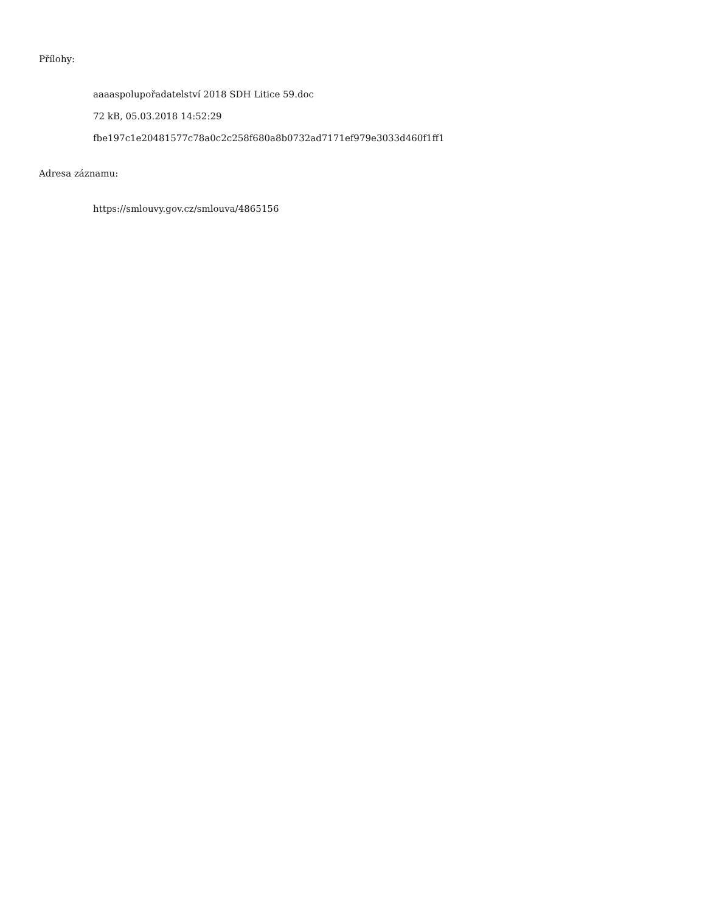Přílohy:
aaaaspolupořadatelství 2018 SDH Litice 59.doc
72 kB, 05.03.2018 14:52:29
fbe197c1e20481577c78a0c2c258f680a8b0732ad7171ef979e3033d460f1ff1
Adresa záznamu:
https://smlouvy.gov.cz/smlouva/4865156